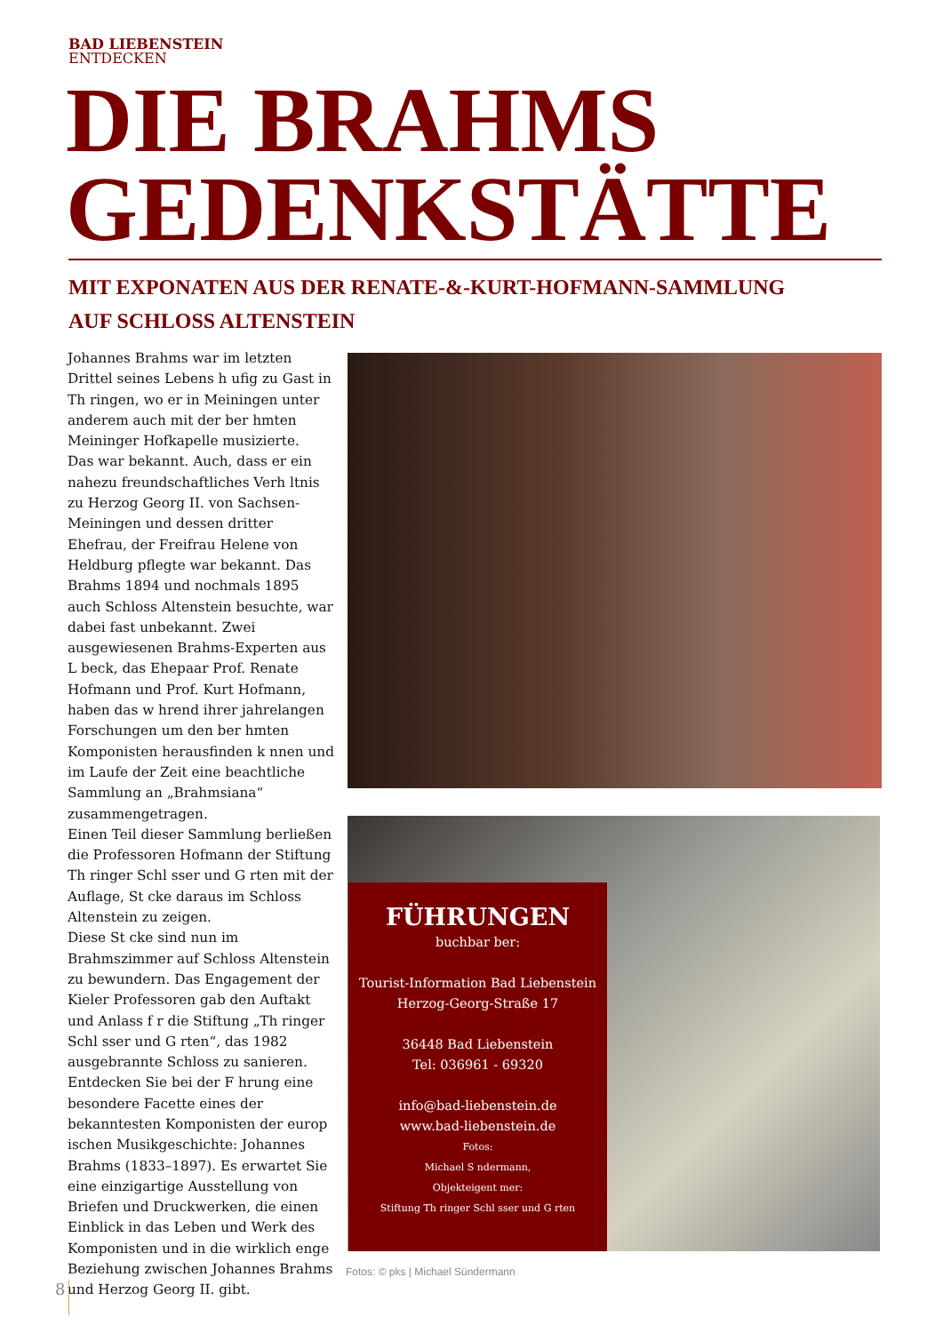BAD LIEBENSTEIN
ENTDECKEN
DIE BRAHMS
GEDENKSTÄTTE
MIT EXPONATEN AUS DER RENATE-&-KURT-HOFMANN-SAMMLUNG
AUF SCHLOSS ALTENSTEIN
Johannes Brahms war im letzten Drittel seines Lebens h ufig zu Gast in Th ringen, wo er in Meiningen unter anderem auch mit der ber hmten Meininger Hofkapelle musizierte.
Das war bekannt. Auch, dass er ein nahezu freundschaftliches Verh ltnis zu Herzog Georg II. von Sachsen-Meiningen und dessen dritter Ehefrau, der Freifrau Helene von Heldburg pflegte war bekannt. Das Brahms 1894 und nochmals 1895 auch Schloss Altenstein besuchte, war dabei fast unbekannt. Zwei ausgewiesenen Brahms-Experten aus L beck, das Ehepaar Prof. Renate Hofmann und Prof. Kurt Hofmann, haben das w hrend ihrer jahrelangen Forschungen um den ber hmten Komponisten herausfinden k nnen und im Laufe der Zeit eine beachtliche Sammlung an „Brahmsiana“ zusammengetragen.
Einen Teil dieser Sammlung berließen die Professoren Hofmann der Stiftung Th ringer Schl sser und G rten mit der Auflage, St cke daraus im Schloss Altenstein zu zeigen.
Diese St cke sind nun im Brahmszimmer auf Schloss Altenstein zu bewundern. Das Engagement der Kieler Professoren gab den Auftakt und Anlass f r die Stiftung „Th ringer Schl sser und G rten“, das 1982 ausgebrannte Schloss zu sanieren. Entdecken Sie bei der F hrung eine besondere Facette eines der bekanntesten Komponisten der europ ischen Musikgeschichte: Johannes Brahms (1833–1897). Es erwartet Sie eine einzigartige Ausstellung von Briefen und Druckwerken, die einen Einblick in das Leben und Werk des Komponisten und in die wirklich enge Beziehung zwischen Johannes Brahms und Herzog Georg II. gibt.
FÜHRUNGEN
buchbar ber:
Tourist-Information Bad Liebenstein
Herzog-Georg-Straße 17
36448 Bad Liebenstein
Tel: 036961 - 69320
info@bad-liebenstein.de
www.bad-liebenstein.de
Fotos:
Michael S ndermann,
Objekteigent mer:
Stiftung Th ringer Schl sser und G rten
Fotos: © pks | Michael Sündermann
8